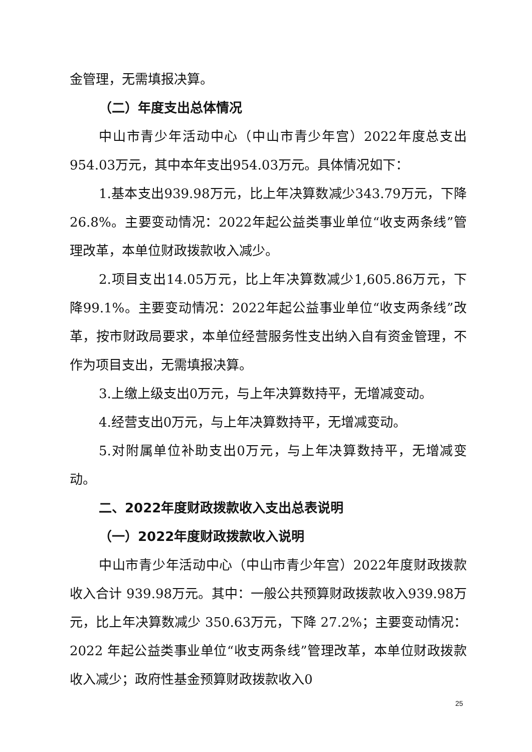金管理，无需填报决算。
（二）年度支出总体情况
中山市青少年活动中心（中山市青少年宫）2022年度总支出954.03万元，其中本年支出954.03万元。具体情况如下：
1.基本支出939.98万元，比上年决算数减少343.79万元，下降26.8%。主要变动情况：2022年起公益类事业单位“收支两条线”管理改革，本单位财政拨款收入减少。
2.项目支出14.05万元，比上年决算数减少1,605.86万元，下降99.1%。主要变动情况：2022年起公益事业单位“收支两条线”改革，按市财政局要求，本单位经营服务性支出纳入自有资金管理，不作为项目支出，无需填报决算。
3.上缴上级支出0万元，与上年决算数持平，无增减变动。
4.经营支出0万元，与上年决算数持平，无增减变动。
5.对附属单位补助支出0万元，与上年决算数持平，无增减变动。
二、2022年度财政拨款收入支出总表说明
（一）2022年度财政拨款收入说明
中山市青少年活动中心（中山市青少年宫）2022年度财政拨款收入合计 939.98万元。其中：一般公共预算财政拨款收入939.98万元，比上年决算数减少 350.63万元，下降 27.2%；主要变动情况：2022 年起公益类事业单位“收支两条线”管理改革，本单位财政拨款收入减少；政府性基金预算财政拨款收入0
25